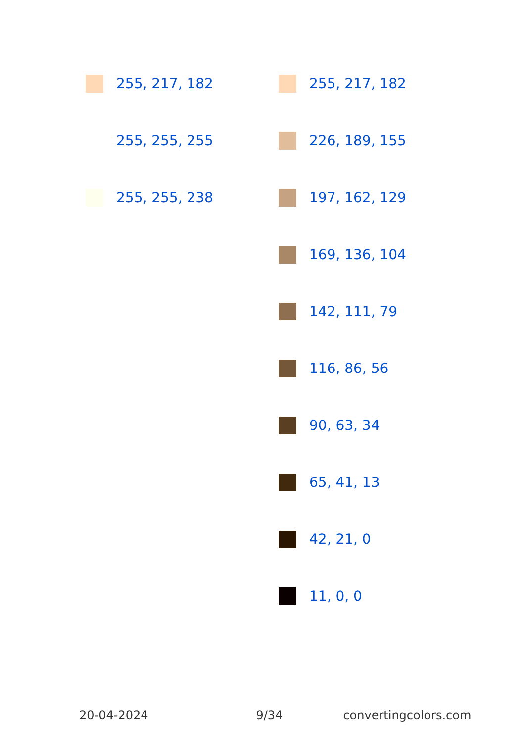255, 217, 182
255, 255, 255
255, 255, 238
255, 217, 182
226, 189, 155
197, 162, 129
169, 136, 104
142, 111, 79
116, 86, 56
90, 63, 34
65, 41, 13
42, 21, 0
11, 0, 0
20-04-2024 9/34 convertingcolors.com